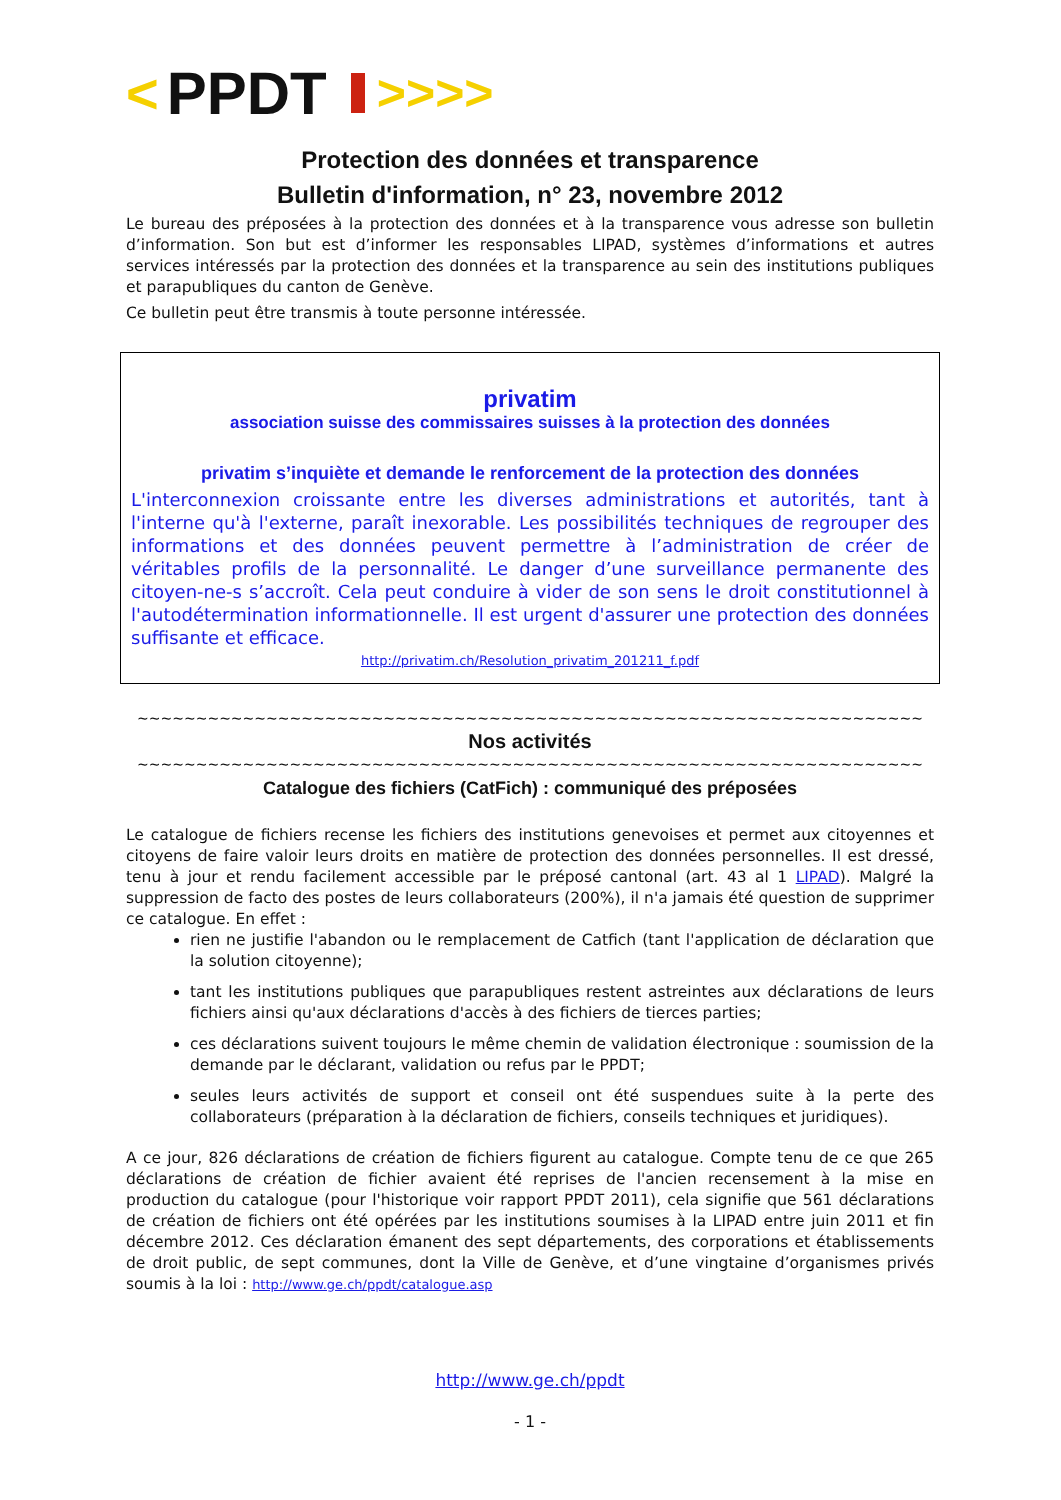< PPDT >>>>
Protection des données et transparence
Bulletin d'information, n° 23, novembre 2012
Le bureau des préposées à la protection des données et à la transparence vous adresse son bulletin d’information. Son but est d’informer les responsables LIPAD, systèmes d’informations et autres services intéressés par la protection des données et la transparence au sein des institutions publiques et parapubliques du canton de Genève.
Ce bulletin peut être transmis à toute personne intéressée.
privatim
association suisse des commissaires suisses à la protection des données
privatim s’inquiète et demande le renforcement de la protection des données
L'interconnexion croissante entre les diverses administrations et autorités, tant à l'interne qu'à l'externe, paraît inexorable. Les possibilités techniques de regrouper des informations et des données peuvent permettre à l’administration de créer de véritables profils de la personnalité. Le danger d’une surveillance permanente des citoyen-ne-s s’accroît. Cela peut conduire à vider de son sens le droit constitutionnel à l'autodétermination informationnelle. Il est urgent d'assurer une protection des données suffisante et efficace.
http://privatim.ch/Resolution_privatim_201211_f.pdf
~~~~~~~~~~~~~~~~~~~~~~~~~~~~~~~~~~~~~~~~~~~~~~~~~~~~~~~~~~~~~~~~~~~
Nos activités
~~~~~~~~~~~~~~~~~~~~~~~~~~~~~~~~~~~~~~~~~~~~~~~~~~~~~~~~~~~~~~~~~~~
Catalogue des fichiers (CatFich) : communiqué des préposées
Le catalogue de fichiers recense les fichiers des institutions genevoises et permet aux citoyennes et citoyens de faire valoir leurs droits en matière de protection des données personnelles. Il est dressé, tenu à jour et rendu facilement accessible par le préposé cantonal (art. 43 al 1 LIPAD). Malgré la suppression de facto des postes de leurs collaborateurs (200%), il n'a jamais été question de supprimer ce catalogue. En effet :
rien ne justifie l'abandon ou le remplacement de Catfich (tant l'application de déclaration que la solution citoyenne);
tant les institutions publiques que parapubliques restent astreintes aux déclarations de leurs fichiers ainsi qu'aux déclarations d'accès à des fichiers de tierces parties;
ces déclarations suivent toujours le même chemin de validation électronique : soumission de la demande par le déclarant, validation ou refus par le PPDT;
seules leurs activités de support et conseil ont été suspendues suite à la perte des collaborateurs (préparation à la déclaration de fichiers, conseils techniques et juridiques).
A ce jour, 826 déclarations de création de fichiers figurent au catalogue. Compte tenu de ce que 265 déclarations de création de fichier avaient été reprises de l'ancien recensement à la mise en production du catalogue (pour l'historique voir rapport PPDT 2011), cela signifie que 561 déclarations de création de fichiers ont été opérées par les institutions soumises à la LIPAD entre juin 2011 et fin décembre 2012. Ces déclaration émanent des sept départements, des corporations et établissements de droit public, de sept communes, dont la Ville de Genève, et d’une vingtaine d’organismes privés soumis à la loi : http://www.ge.ch/ppdt/catalogue.asp
http://www.ge.ch/ppdt
- 1 -